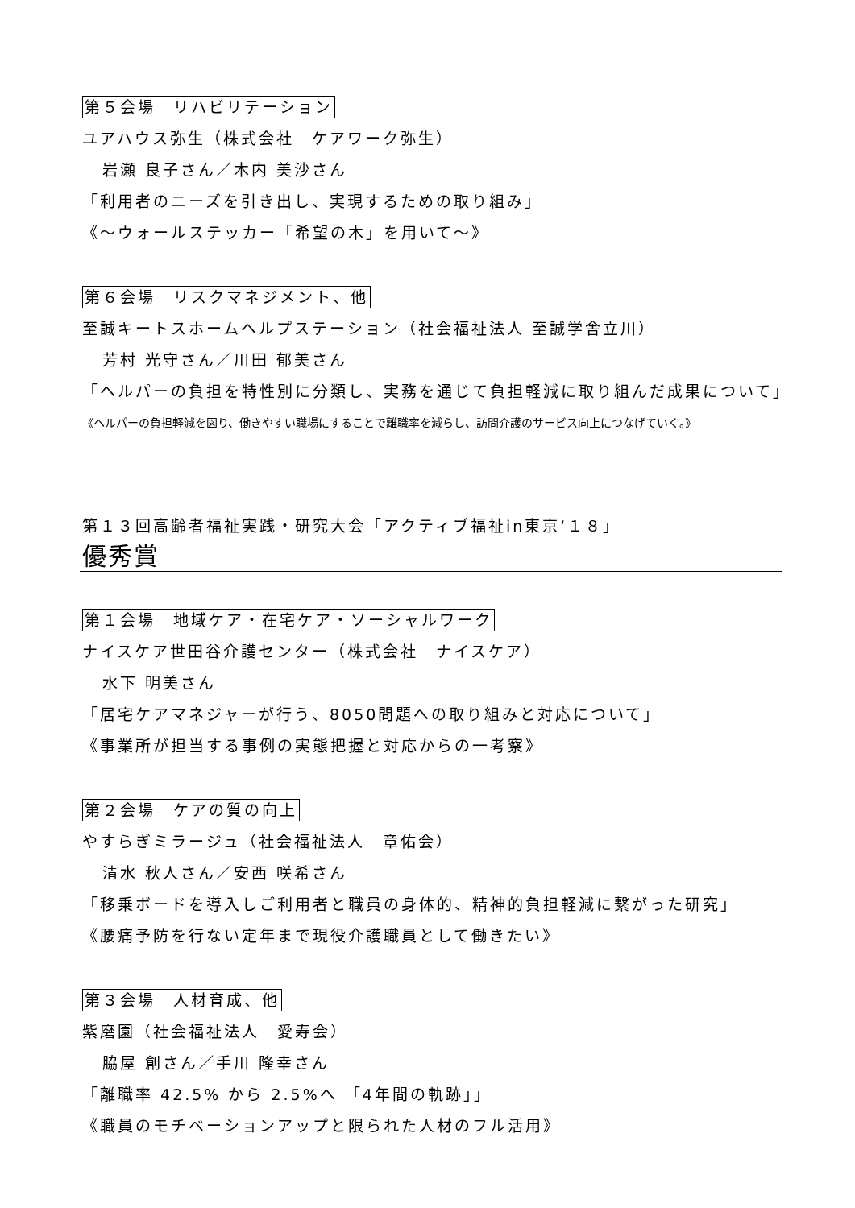第５会場　リハビリテーション
ユアハウス弥生（株式会社　ケアワーク弥生）
岩瀬 良子さん／木内 美沙さん
「利用者のニーズを引き出し、実現するための取り組み」
《～ウォールステッカー「希望の木」を用いて～》
第６会場　リスクマネジメント、他
至誠キートスホームヘルプステーション（社会福祉法人 至誠学舎立川）
芳村 光守さん／川田 郁美さん
「ヘルパーの負担を特性別に分類し、実務を通じて負担軽減に取り組んだ成果について」
《ヘルパーの負担軽減を図り、働きやすい職場にすることで離職率を減らし、訪問介護のサービス向上につなげていく。》
第１３回高齢者福祉実践・研究大会「アクティブ福祉in東京‘１８」
優秀賞
第１会場　地域ケア・在宅ケア・ソーシャルワーク
ナイスケア世田谷介護センター（株式会社　ナイスケア）
水下 明美さん
「居宅ケアマネジャーが行う、8050問題への取り組みと対応について」
《事業所が担当する事例の実態把握と対応からの一考察》
第２会場　ケアの質の向上
やすらぎミラージュ（社会福祉法人　章佑会）
清水 秋人さん／安西 咲希さん
「移乗ボードを導入しご利用者と職員の身体的、精神的負担軽減に繋がった研究」
《腰痛予防を行ない定年まで現役介護職員として働きたい》
第３会場　人材育成、他
紫磨園（社会福祉法人　愛寿会）
脇屋 創さん／手川 隆幸さん
「離職率 42.5% から 2.5%へ 「4年間の軌跡」」
《職員のモチベーションアップと限られた人材のフル活用》